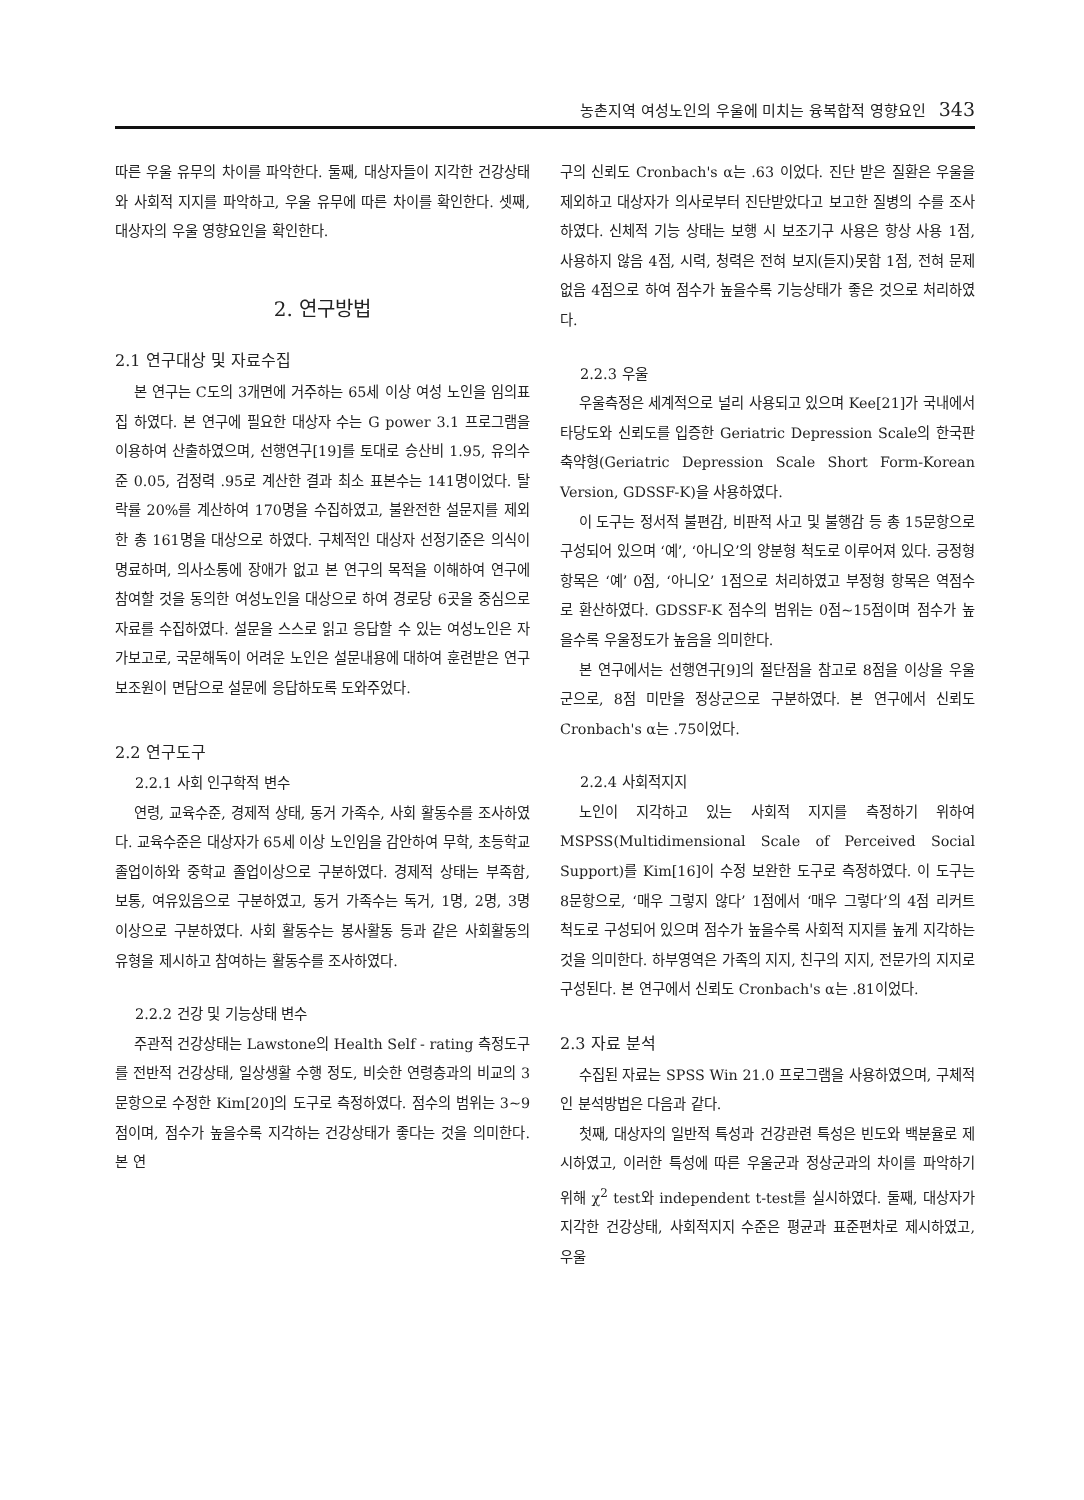농촌지역 여성노인의 우울에 미치는 융복합적 영향요인 343
따른 우울 유무의 차이를 파악한다. 둘째, 대상자들이 지각한 건강상태와 사회적 지지를 파악하고, 우울 유무에 따른 차이를 확인한다. 셋째, 대상자의 우울 영향요인을 확인한다.
2. 연구방법
2.1 연구대상 및 자료수집
본 연구는 C도의 3개면에 거주하는 65세 이상 여성 노인을 임의표집 하였다. 본 연구에 필요한 대상자 수는 G power 3.1 프로그램을 이용하여 산출하였으며, 선행연구[19]를 토대로 승산비 1.95, 유의수준 0.05, 검정력 .95로 계산한 결과 최소 표본수는 141명이었다. 탈락률 20%를 계산하여 170명을 수집하였고, 불완전한 설문지를 제외한 총 161명을 대상으로 하였다. 구체적인 대상자 선정기준은 의식이 명료하며, 의사소통에 장애가 없고 본 연구의 목적을 이해하여 연구에 참여할 것을 동의한 여성노인을 대상으로 하여 경로당 6곳을 중심으로 자료를 수집하였다. 설문을 스스로 읽고 응답할 수 있는 여성노인은 자가보고로, 국문해독이 어려운 노인은 설문내용에 대하여 훈련받은 연구보조원이 면담으로 설문에 응답하도록 도와주었다.
2.2 연구도구
2.2.1 사회 인구학적 변수
연령, 교육수준, 경제적 상태, 동거 가족수, 사회 활동수를 조사하였다. 교육수준은 대상자가 65세 이상 노인임을 감안하여 무학, 초등학교 졸업이하와 중학교 졸업이상으로 구분하였다. 경제적 상태는 부족함, 보통, 여유있음으로 구분하였고, 동거 가족수는 독거, 1명, 2명, 3명 이상으로 구분하였다. 사회 활동수는 봉사활동 등과 같은 사회활동의 유형을 제시하고 참여하는 활동수를 조사하였다.
2.2.2 건강 및 기능상태 변수
주관적 건강상태는 Lawstone의 Health Self - rating 측정도구를 전반적 건강상태, 일상생활 수행 정도, 비슷한 연령층과의 비교의 3문항으로 수정한 Kim[20]의 도구로 측정하였다. 점수의 범위는 3~9점이며, 점수가 높을수록 지각하는 건강상태가 좋다는 것을 의미한다. 본 연
구의 신뢰도 Cronbach's α는 .63 이었다. 진단 받은 질환은 우울을 제외하고 대상자가 의사로부터 진단받았다고 보고한 질병의 수를 조사하였다. 신체적 기능 상태는 보행 시 보조기구 사용은 항상 사용 1점, 사용하지 않음 4점, 시력, 청력은 전혀 보지(듣지)못함 1점, 전혀 문제없음 4점으로 하여 점수가 높을수록 기능상태가 좋은 것으로 처리하였다.
2.2.3 우울
우울측정은 세계적으로 널리 사용되고 있으며 Kee[21]가 국내에서 타당도와 신뢰도를 입증한 Geriatric Depression Scale의 한국판 축약형(Geriatric Depression Scale Short Form-Korean Version, GDSSF-K)을 사용하였다.
이 도구는 정서적 불편감, 비판적 사고 및 불행감 등 총 15문항으로 구성되어 있으며 ‘예’, ‘아니오’의 양분형 척도로 이루어져 있다. 긍정형 항목은 ‘예’ 0점, ‘아니오’ 1점으로 처리하였고 부정형 항목은 역점수로 환산하였다. GDSSF-K 점수의 범위는 0점~15점이며 점수가 높을수록 우울정도가 높음을 의미한다.
본 연구에서는 선행연구[9]의 절단점을 참고로 8점을 이상을 우울군으로, 8점 미만을 정상군으로 구분하였다. 본 연구에서 신뢰도 Cronbach's α는 .75이었다.
2.2.4 사회적지지
노인이 지각하고 있는 사회적 지지를 측정하기 위하여 MSPSS(Multidimensional Scale of Perceived Social Support)를 Kim[16]이 수정 보완한 도구로 측정하였다. 이 도구는 8문항으로, ‘매우 그렇지 않다’ 1점에서 ‘매우 그렇다’의 4점 리커트 척도로 구성되어 있으며 점수가 높을수록 사회적 지지를 높게 지각하는 것을 의미한다. 하부영역은 가족의 지지, 친구의 지지, 전문가의 지지로 구성된다. 본 연구에서 신뢰도 Cronbach's α는 .81이었다.
2.3 자료 분석
수집된 자료는 SPSS Win 21.0 프로그램을 사용하였으며, 구체적인 분석방법은 다음과 같다.
첫째, 대상자의 일반적 특성과 건강관련 특성은 빈도와 백분율로 제시하였고, 이러한 특성에 따른 우울군과 정상군과의 차이를 파악하기 위해 χ<sup>2</sup> test와 independent t-test를 실시하였다. 둘째, 대상자가 지각한 건강상태, 사회적지지 수준은 평균과 표준편차로 제시하였고, 우울